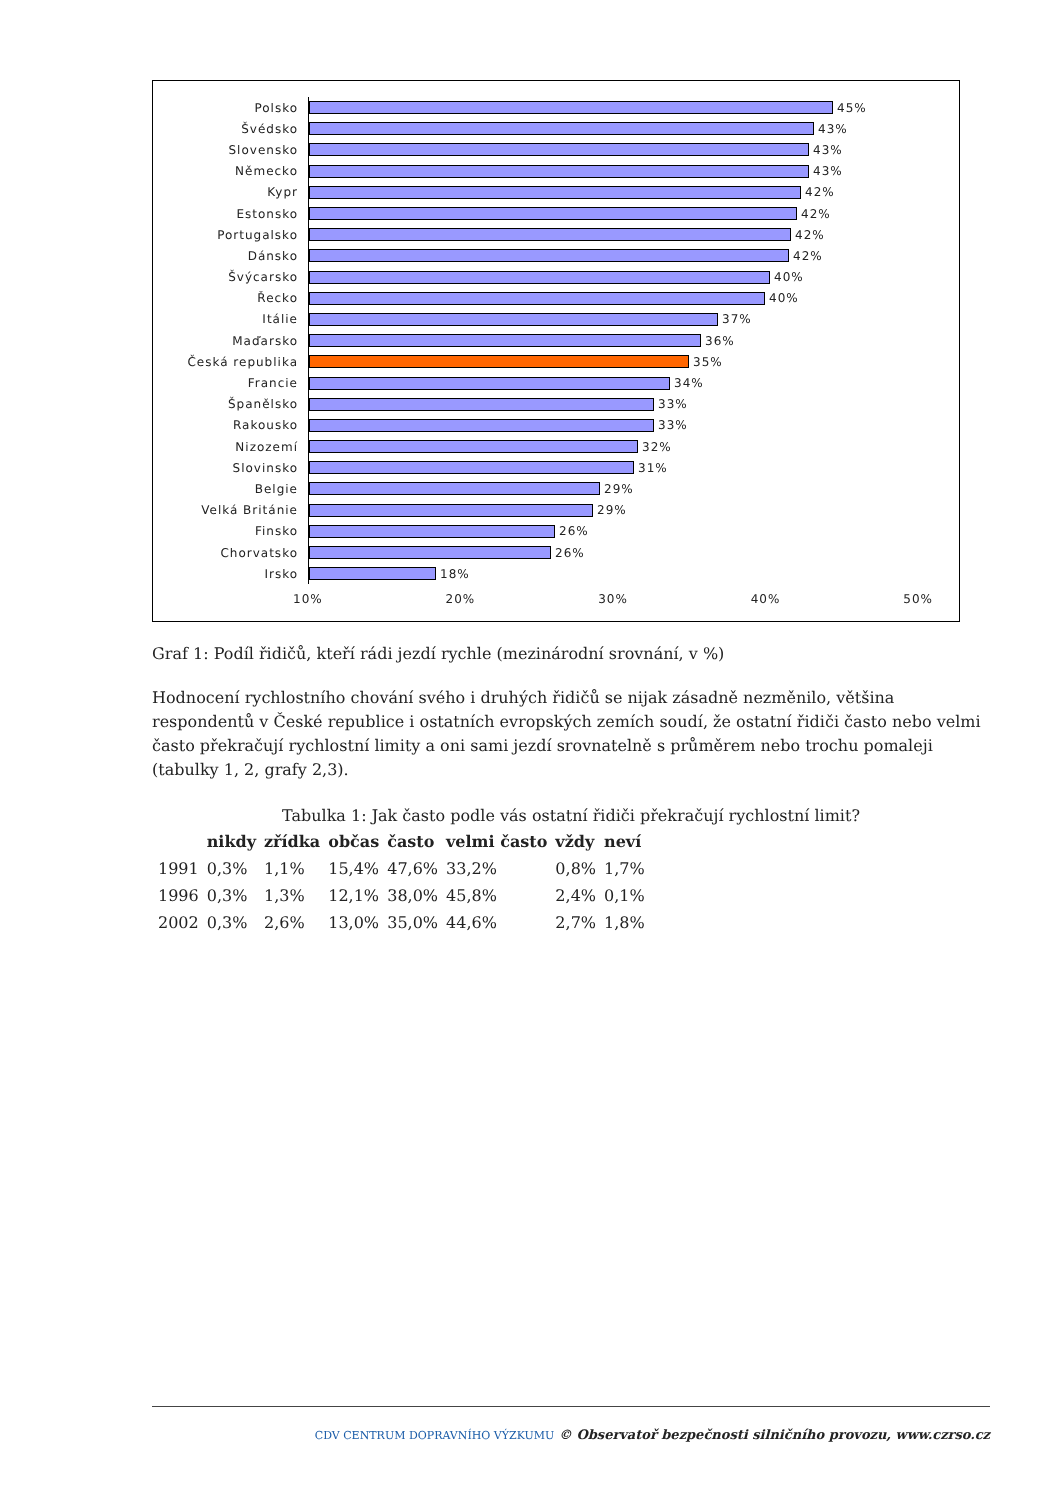Polsko
45%
Švédsko
43%
Slovensko
43%
Německo
43%
Kypr
42%
Estonsko
42%
Portugalsko
42%
Dánsko
42%
Švýcarsko
40%
Řecko
40%
Itálie
37%
Maďarsko
36%
Česká republika
35%
Francie
34%
Španělsko
33%
Rakousko
33%
Nizozemí
32%
Slovinsko
31%
Belgie
29%
Velká Británie
29%
Finsko
26%
Chorvatsko
26%
Irsko
18%
10% 20% 30% 40% 50%
Graf 1: Podíl řidičů, kteří rádi jezdí rychle (mezinárodní srovnání, v %)
Hodnocení rychlostního chování svého i druhých řidičů se nijak zásadně nezměnilo, většina respondentů v České republice i ostatních evropských zemích soudí, že ostatní řidiči často nebo velmi často překračují rychlostní limity a oni sami jezdí srovnatelně s průměrem nebo trochu pomaleji (tabulky 1, 2, grafy 2,3).
Tabulka 1: Jak často podle vás ostatní řidiči překračují rychlostní limit?
| | nikdy | zřídka | občas | často | velmi často | vždy | neví |
| --- | --- | --- | --- | --- | --- | --- | --- |
| 1991 | 0,3% | 1,1% | 15,4% | 47,6% | 33,2% | 0,8% | 1,7% |
| 1996 | 0,3% | 1,3% | 12,1% | 38,0% | 45,8% | 2,4% | 0,1% |
| 2002 | 0,3% | 2,6% | 13,0% | 35,0% | 44,6% | 2,7% | 1,8% |
CDV CENTRUM DOPRAVNÍHO VÝZKUMU © Observatoř bezpečnosti silničního provozu, www.czrso.cz